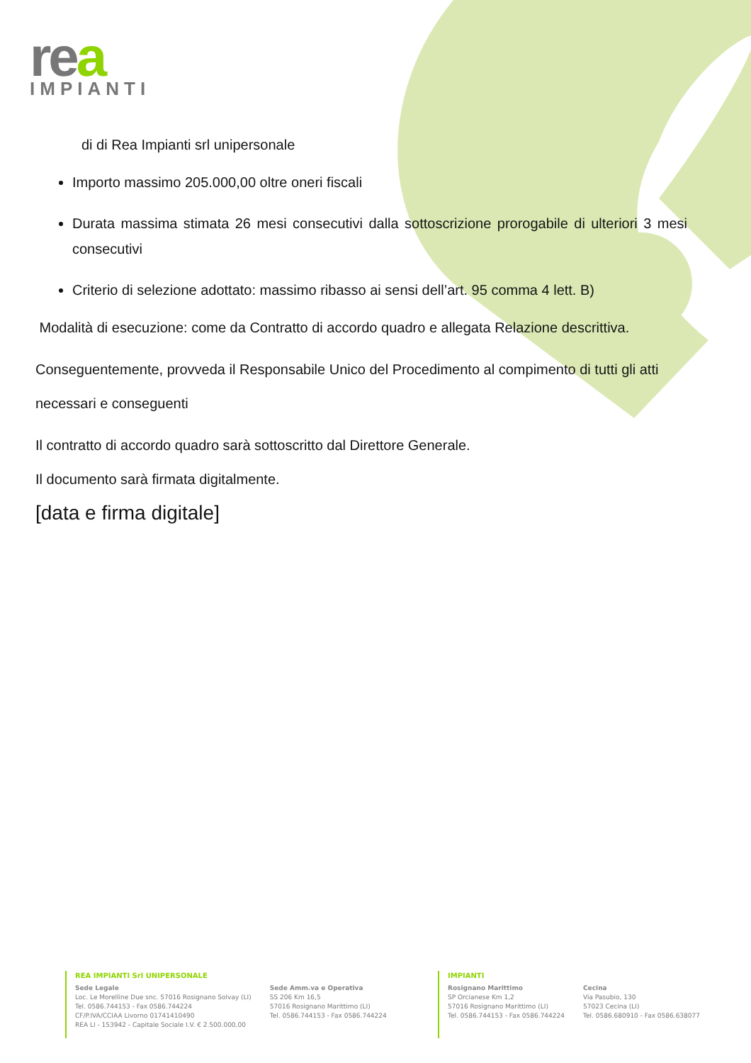rea
IMPIANTI
di di Rea Impianti srl unipersonale
Importo massimo 205.000,00 oltre oneri fiscali
Durata massima stimata 26 mesi consecutivi dalla sottoscrizione prorogabile di ulteriori 3 mesi consecutivi
Criterio di selezione adottato: massimo ribasso ai sensi dell’art. 95 comma 4 lett. B)
Modalità di esecuzione: come da Contratto di accordo quadro e allegata Relazione descrittiva.
Conseguentemente, provveda il Responsabile Unico del Procedimento al compimento di tutti gli atti necessari e conseguenti
Il contratto di accordo quadro sarà sottoscritto dal Direttore Generale.
Il documento sarà firmata digitalmente.
[data e firma digitale]
REA IMPIANTI Srl UNIPERSONALE
Sede Legale
Loc. Le Morelline Due snc. 57016 Rosignano Solvay (LI)
Tel. 0586.744153 - Fax 0586.744224
CF/P.IVA/CCIAA Livorno 01741410490
REA LI - 153942 - Capitale Sociale I.V. € 2.500.000,00
Sede Amm.va e Operativa
SS 206 Km 16,5
57016 Rosignano Marittimo (LI)
Tel. 0586.744153 - Fax 0586.744224
IMPIANTI
Rosignano Marittimo
SP Orcianese Km 1,2
57016 Rosignano Marittimo (LI)
Tel. 0586.744153 - Fax 0586.744224
Cecina
Via Pasubio, 130
57023 Cecina (LI)
Tel. 0586.680910 - Fax 0586.638077